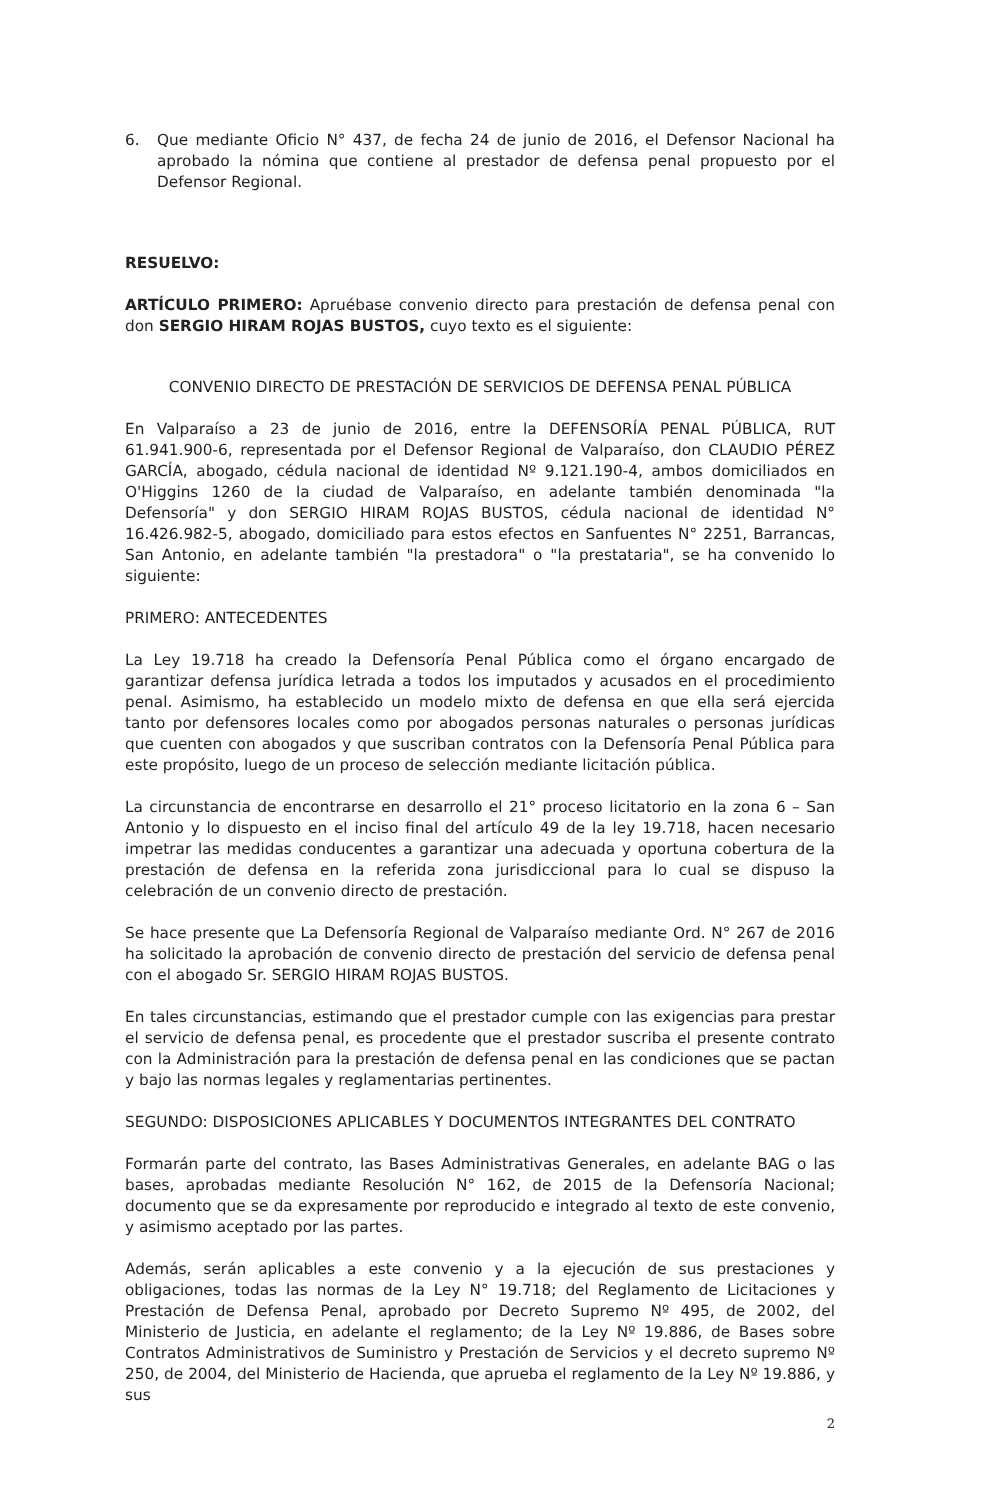6. Que mediante Oficio N° 437, de fecha 24 de junio de 2016, el Defensor Nacional ha aprobado la nómina que contiene al prestador de defensa penal propuesto por el Defensor Regional.
RESUELVO:
ARTÍCULO PRIMERO: Apruébase convenio directo para prestación de defensa penal con don SERGIO HIRAM ROJAS BUSTOS, cuyo texto es el siguiente:
CONVENIO DIRECTO DE PRESTACIÓN DE SERVICIOS DE DEFENSA PENAL PÚBLICA
En Valparaíso a 23 de junio de 2016, entre la DEFENSORÍA PENAL PÚBLICA, RUT 61.941.900-6, representada por el Defensor Regional de Valparaíso, don CLAUDIO PÉREZ GARCÍA, abogado, cédula nacional de identidad Nº 9.121.190-4, ambos domiciliados en O'Higgins 1260 de la ciudad de Valparaíso, en adelante también denominada "la Defensoría" y don SERGIO HIRAM ROJAS BUSTOS, cédula nacional de identidad N° 16.426.982-5, abogado, domiciliado para estos efectos en Sanfuentes N° 2251, Barrancas, San Antonio, en adelante también "la prestadora" o "la prestataria", se ha convenido lo siguiente:
PRIMERO: ANTECEDENTES
La Ley 19.718 ha creado la Defensoría Penal Pública como el órgano encargado de garantizar defensa jurídica letrada a todos los imputados y acusados en el procedimiento penal. Asimismo, ha establecido un modelo mixto de defensa en que ella será ejercida tanto por defensores locales como por abogados personas naturales o personas jurídicas que cuenten con abogados y que suscriban contratos con la Defensoría Penal Pública para este propósito, luego de un proceso de selección mediante licitación pública.
La circunstancia de encontrarse en desarrollo el 21° proceso licitatorio en la zona 6 – San Antonio y lo dispuesto en el inciso final del artículo 49 de la ley 19.718, hacen necesario impetrar las medidas conducentes a garantizar una adecuada y oportuna cobertura de la prestación de defensa en la referida zona jurisdiccional para lo cual se dispuso la celebración de un convenio directo de prestación.
Se hace presente que La Defensoría Regional de Valparaíso mediante Ord. N° 267 de 2016 ha solicitado la aprobación de convenio directo de prestación del servicio de defensa penal con el abogado Sr. SERGIO HIRAM ROJAS BUSTOS.
En tales circunstancias, estimando que el prestador cumple con las exigencias para prestar el servicio de defensa penal, es procedente que el prestador suscriba el presente contrato con la Administración para la prestación de defensa penal en las condiciones que se pactan y bajo las normas legales y reglamentarias pertinentes.
SEGUNDO: DISPOSICIONES APLICABLES Y DOCUMENTOS INTEGRANTES DEL CONTRATO
Formarán parte del contrato, las Bases Administrativas Generales, en adelante BAG o las bases, aprobadas mediante Resolución N° 162, de 2015 de la Defensoría Nacional; documento que se da expresamente por reproducido e integrado al texto de este convenio, y asimismo aceptado por las partes.
Además, serán aplicables a este convenio y a la ejecución de sus prestaciones y obligaciones, todas las normas de la Ley N° 19.718; del Reglamento de Licitaciones y Prestación de Defensa Penal, aprobado por Decreto Supremo Nº 495, de 2002, del Ministerio de Justicia, en adelante el reglamento; de la Ley Nº 19.886, de Bases sobre Contratos Administrativos de Suministro y Prestación de Servicios y el decreto supremo Nº 250, de 2004, del Ministerio de Hacienda, que aprueba el reglamento de la Ley Nº 19.886, y sus
2